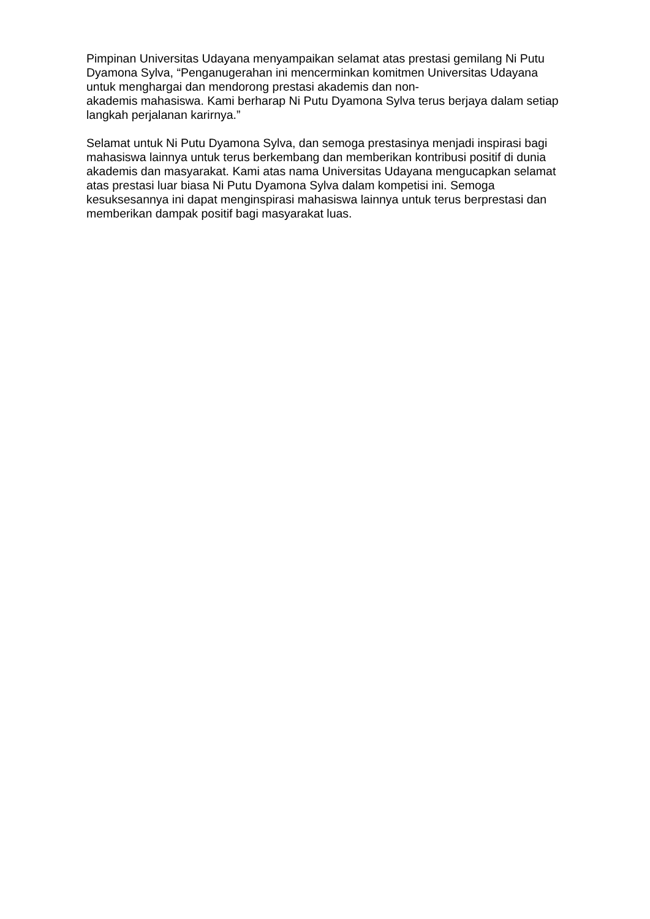Pimpinan Universitas Udayana menyampaikan selamat atas prestasi gemilang Ni Putu Dyamona Sylva, “Penganugerahan ini mencerminkan komitmen Universitas Udayana untuk menghargai dan mendorong prestasi akademis dan non-
akademis mahasiswa. Kami berharap Ni Putu Dyamona Sylva terus berjaya dalam setiap langkah perjalanan karirnya.”
Selamat untuk Ni Putu Dyamona Sylva, dan semoga prestasinya menjadi inspirasi bagi mahasiswa lainnya untuk terus berkembang dan memberikan kontribusi positif di dunia akademis dan masyarakat. Kami atas nama Universitas Udayana mengucapkan selamat atas prestasi luar biasa Ni Putu Dyamona Sylva dalam kompetisi ini. Semoga kesuksesannya ini dapat menginspirasi mahasiswa lainnya untuk terus berprestasi dan memberikan dampak positif bagi masyarakat luas.